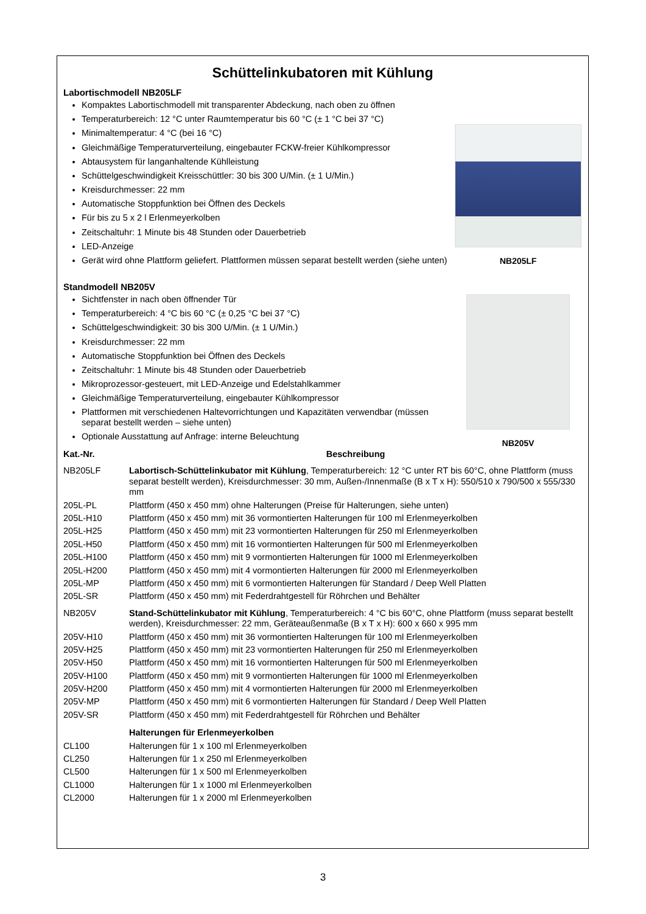Schüttelinkubatoren mit Kühlung
Labortischmodell NB205LF
Kompaktes Labortischmodell mit transparenter Abdeckung, nach oben zu öffnen
Temperaturbereich: 12 °C unter Raumtemperatur bis 60 °C (± 1 °C bei 37 °C)
Minimaltemperatur: 4 °C (bei 16 °C)
Gleichmäßige Temperaturverteilung, eingebauter FCKW-freier Kühlkompressor
Abtausystem für langanhaltende Kühlleistung
Schüttelgeschwindigkeit Kreisschüttler: 30 bis 300 U/Min. (± 1 U/Min.)
Kreisdurchmesser: 22 mm
Automatische Stoppfunktion bei Öffnen des Deckels
Für bis zu 5 x 2 l Erlenmeyerkolben
Zeitschaltuhr: 1 Minute bis 48 Stunden oder Dauerbetrieb
LED-Anzeige
Gerät wird ohne Plattform geliefert. Plattformen müssen separat bestellt werden (siehe unten)
NB205LF
Standmodell NB205V
Sichtfenster in nach oben öffnender Tür
Temperaturbereich: 4 °C bis 60 °C (± 0,25 °C bei 37 °C)
Schüttelgeschwindigkeit: 30 bis 300 U/Min. (± 1 U/Min.)
Kreisdurchmesser: 22 mm
Automatische Stoppfunktion bei Öffnen des Deckels
Zeitschaltuhr: 1 Minute bis 48 Stunden oder Dauerbetrieb
Mikroprozessor-gesteuert, mit LED-Anzeige und Edelstahlkammer
Gleichmäßige Temperaturverteilung, eingebauter Kühlkompressor
Plattformen mit verschiedenen Haltevorrichtungen und Kapazitäten verwendbar (müssen separat bestellt werden – siehe unten)
Optionale Ausstattung auf Anfrage: interne Beleuchtung
NB205V
| Kat.-Nr. | Beschreibung |
| --- | --- |
| NB205LF | Labortisch-Schüttelinkubator mit Kühlung , Temperaturbereich: 12 °C unter RT bis 60°C, ohne Plattform (muss separat bestellt werden), Kreisdurchmesser: 30 mm, Außen-/Innenmaße (B x T x H): 550/510 x 790/500 x 555/330 mm |
| 205L-PL | Plattform (450 x 450 mm) ohne Halterungen (Preise für Halterungen, siehe unten) |
| 205L-H10 | Plattform (450 x 450 mm) mit 36 vormontierten Halterungen für 100 ml Erlenmeyerkolben |
| 205L-H25 | Plattform (450 x 450 mm) mit 23 vormontierten Halterungen für 250 ml Erlenmeyerkolben |
| 205L-H50 | Plattform (450 x 450 mm) mit 16 vormontierten Halterungen für 500 ml Erlenmeyerkolben |
| 205L-H100 | Plattform (450 x 450 mm) mit 9 vormontierten Halterungen für 1000 ml Erlenmeyerkolben |
| 205L-H200 | Plattform (450 x 450 mm) mit 4 vormontierten Halterungen für 2000 ml Erlenmeyerkolben |
| 205L-MP | Plattform (450 x 450 mm) mit 6 vormontierten Halterungen für Standard / Deep Well Platten |
| 205L-SR | Plattform (450 x 450 mm) mit Federdrahtgestell für Röhrchen und Behälter |
| NB205V | Stand-Schüttelinkubator mit Kühlung , Temperaturbereich: 4 °C bis 60°C, ohne Plattform (muss separat bestellt werden), Kreisdurchmesser: 22 mm, Geräteaußenmaße (B x T x H): 600 x 660 x 995 mm |
| 205V-H10 | Plattform (450 x 450 mm) mit 36 vormontierten Halterungen für 100 ml Erlenmeyerkolben |
| 205V-H25 | Plattform (450 x 450 mm) mit 23 vormontierten Halterungen für 250 ml Erlenmeyerkolben |
| 205V-H50 | Plattform (450 x 450 mm) mit 16 vormontierten Halterungen für 500 ml Erlenmeyerkolben |
| 205V-H100 | Plattform (450 x 450 mm) mit 9 vormontierten Halterungen für 1000 ml Erlenmeyerkolben |
| 205V-H200 | Plattform (450 x 450 mm) mit 4 vormontierten Halterungen für 2000 ml Erlenmeyerkolben |
| 205V-MP | Plattform (450 x 450 mm) mit 6 vormontierten Halterungen für Standard / Deep Well Platten |
| 205V-SR | Plattform (450 x 450 mm) mit Federdrahtgestell für Röhrchen und Behälter |
| | Halterungen für Erlenmeyerkolben |
| CL100 | Halterungen für 1 x 100 ml Erlenmeyerkolben |
| CL250 | Halterungen für 1 x 250 ml Erlenmeyerkolben |
| CL500 | Halterungen für 1 x 500 ml Erlenmeyerkolben |
| CL1000 | Halterungen für 1 x 1000 ml Erlenmeyerkolben |
| CL2000 | Halterungen für 1 x 2000 ml Erlenmeyerkolben |
3